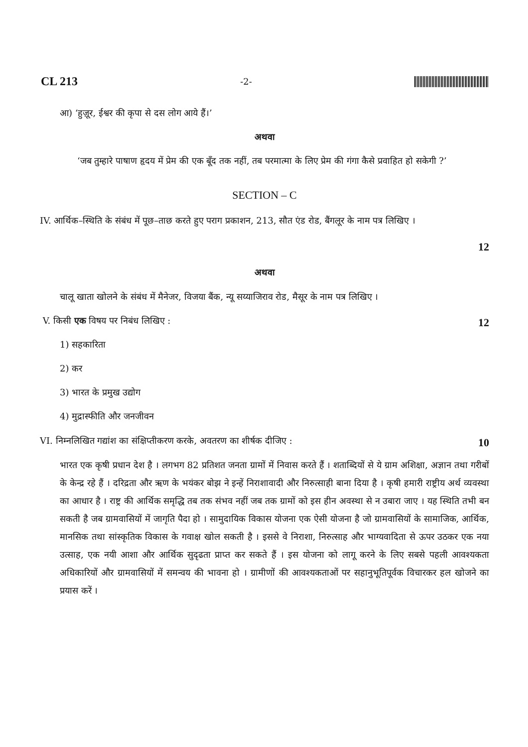CL 213 -2-
आ) ‘हुज़ूर, ईश्वर की कृपा से दस लोग आये हैं।’
अथवा
‘जब तुम्हारे पाषाण हृदय में प्रेम की एक बूँद तक नहीं, तब परमात्मा के लिए प्रेम की गंगा कैसे प्रवाहित हो सकेगी ?’
SECTION – C
IV. आर्थिक–स्थिति के संबंध में पूछ–ताछ करते हुए पराग प्रकाशन, 213, सौत एंड रोड, बैंगलूर के नाम पत्र लिखिए ।
12
अथवा
चालू खाता खोलने के संबंध में मैनेजर, विजया बैंक, न्यू सय्याजिराव रोड, मैसूर के नाम पत्र लिखिए ।
V. किसी एक विषय पर निबंध लिखिए :
12
1) सहकारिता
2) कर
3) भारत के प्रमुख उद्योग
4) मुद्रास्फीति और जनजीवन
VI. निम्नलिखित गद्यांश का संक्षिप्तीकरण करके, अवतरण का शीर्षक दीजिए :
10
भारत एक कृषी प्रधान देश है । लगभग 82 प्रतिशत जनता ग्रामों में निवास करते हैं । शताब्दियों से ये ग्राम अशिक्षा, अज्ञान तथा गरीबों के केन्द्र रहे हैं । दरिद्रता और ऋण के भयंकर बोझ ने इन्हें निराशावादी और निरुत्साही बाना दिया है । कृषी हमारी राष्ट्रीय अर्थ व्यवस्था का आधार है । राष्ट्र की आर्थिक समृद्धि तब तक संभव नहीं जब तक ग्रामों को इस हीन अवस्था से न उबारा जाए । यह स्थिति तभी बन सकती है जब ग्रामवासियों में जागृति पैदा हो । सामुदायिक विकास योजना एक ऐसी योजना है जो ग्रामवासियों के सामाजिक, आर्थिक, मानसिक तथा सांस्कृतिक विकास के गवाक्ष खोल सकती है । इससे वे निराशा, निरुत्साह और भाग्यवादिता से ऊपर उठकर एक नया उत्साह, एक नयी आशा और आर्थिक सुदृढता प्राप्त कर सकते हैं । इस योजना को लागू करने के लिए सबसे पहली आवश्यकता अधिकारियों और ग्रामवासियों में समन्वय की भावना हो । ग्रामीणों की आवश्यकताओं पर सहानुभूतिपूर्वक विचारकर हल खोजने का प्रयास करें ।